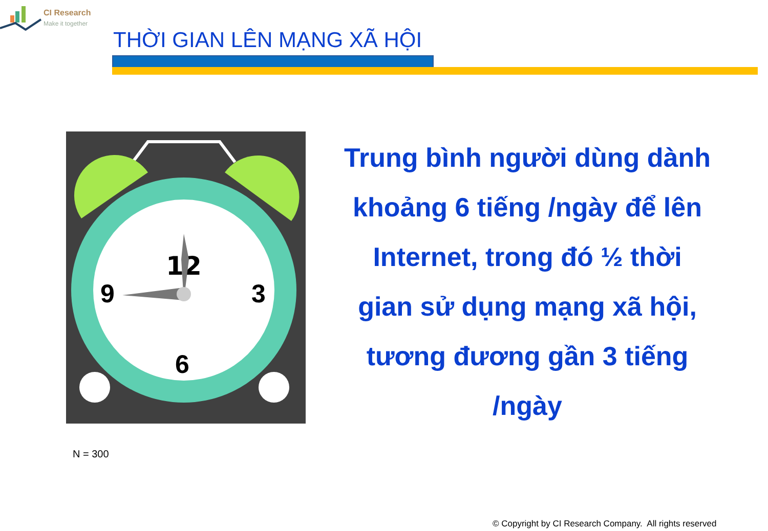CI Research
Make it together
THỜI GIAN LÊN MẠNG XÃ HỘI
12
9 3
6
Trung bình người dùng dành khoảng 6 tiếng /ngày để lên Internet, trong đó ½ thời gian sử dụng mạng xã hội, tương đương gần 3 tiếng /ngày
N = 300
© Copyright by CI Research Company. All rights reserved